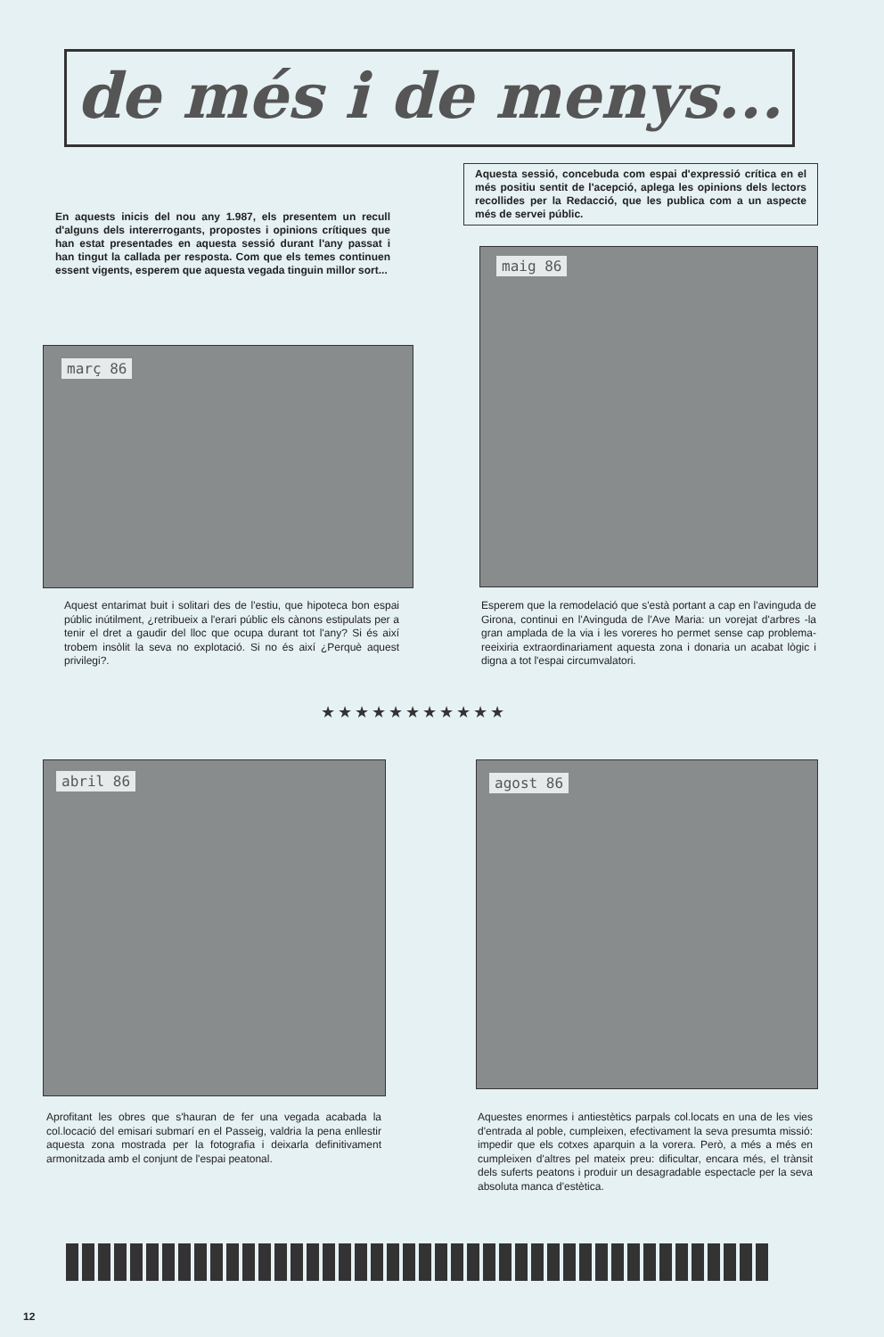de més i de menys...
Aquesta sessió, concebuda com espai d'expressió crítica en el més positiu sentit de l'acepció, aplega les opinions dels lectors recollides per la Redacció, que les publica com a un aspecte més de servei públic.
En aquests inicis del nou any 1.987, els presentem un recull d'alguns dels intererrogants, propostes i opinions crítiques que han estat presentades en aquesta sessió durant l'any passat i han tingut la callada per resposta. Com que els temes continuen essent vigents, esperem que aquesta vegada tinguin millor sort...
maig 86
març 86
Aquest entarimat buit i solitari des de l'estiu, que hipoteca bon espai públic inútilment, ¿retribueix a l'erari públic els cànons estipulats per a tenir el dret a gaudir del lloc que ocupa durant tot l'any? Si és així trobem insòlit la seva no explotació. Si no és així ¿Perquè aquest privilegi?.
Esperem que la remodelació que s'està portant a cap en l'avinguda de Girona, continui en l'Avinguda de l'Ave Maria: un vorejat d'arbres -la gran amplada de la via i les voreres ho permet sense cap problema- reeixiria extraordinariament aquesta zona i donaria un acabat lògic i digna a tot l'espai circumvalatori.
★★★★★★★★★★★
abril 86 agost 86
Aprofitant les obres que s'hauran de fer una vegada acabada la col.locació del emisari submarí en el Passeig, valdria la pena enllestir aquesta zona mostrada per la fotografia i deixarla definitivament armonitzada amb el conjunt de l'espai peatonal.
Aquestes enormes i antiestètics parpals col.locats en una de les vies d'entrada al poble, cumpleixen, efectivament la seva presumta missió: impedir que els cotxes aparquin a la vorera. Però, a més a més en cumpleixen d'altres pel mateix preu: dificultar, encara més, el trànsit dels suferts peatons i produir un desagradable espectacle per la seva absoluta manca d'estètica.
12